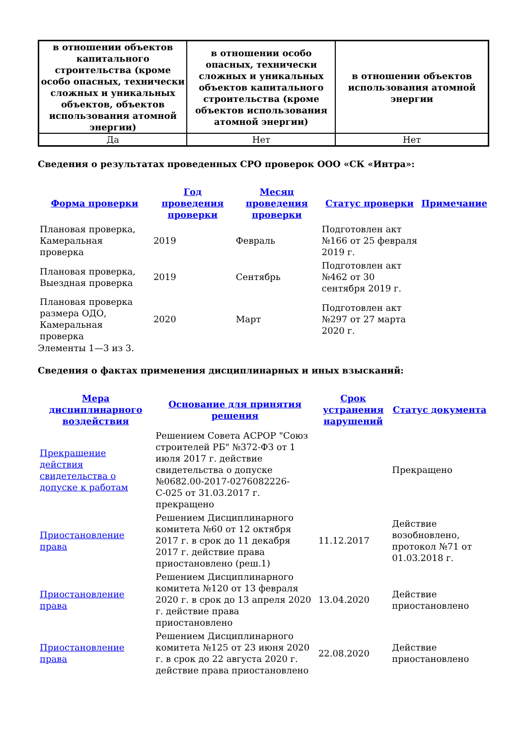| в отношении объектов капитального строительства (кроме особо опасных, технически сложных и уникальных объектов, объектов использования атомной энергии) | в отношении особо опасных, технически сложных и уникальных объектов капитального строительства (кроме объектов использования атомной энергии) | в отношении объектов использования атомной энергии |
| --- | --- | --- |
| Да | Нет | Нет |
Сведения о результатах проведенных СРО проверок ООО «СК «Интра»:
| Форма проверки | Год проведения проверки | Месяц проведения проверки | Статус проверки | Примечание |
| --- | --- | --- | --- | --- |
| Плановая проверка, Камеральная проверка | 2019 | Февраль | Подготовлен акт №166 от 25 февраля 2019 г. | |
| Плановая проверка, Выездная проверка | 2019 | Сентябрь | Подготовлен акт №462 от 30 сентября 2019 г. | |
| Плановая проверка размера ОДО, Камеральная проверка | 2020 | Март | Подготовлен акт №297 от 27 марта 2020 г. | |
Элементы 1—3 из 3.
Сведения о фактах применения дисциплинарных и иных взысканий:
| Мера дисциплинарного воздействия | Основание для принятия решения | Срок устранения нарушений | Статус документа |
| --- | --- | --- | --- |
| Прекращение действия свидетельства о допуске к работам | Решением Совета АСРОР "Союз строителей РБ" №372-ФЗ от 1 июля 2017 г. действие свидетельства о допуске №0682.00-2017-0276082226-С-025 от 31.03.2017 г. прекращено | | Прекращено |
| Приостановление права | Решением Дисциплинарного комитета №60 от 12 октября 2017 г. в срок до 11 декабря 2017 г. действие права приостановлено (реш.1) | 11.12.2017 | Действие возобновлено, протокол №71 от 01.03.2018 г. |
| Приостановление права | Решением Дисциплинарного комитета №120 от 13 февраля 2020 г. в срок до 13 апреля 2020 г. действие права приостановлено | 13.04.2020 | Действие приостановлено |
| Приостановление права | Решением Дисциплинарного комитета №125 от 23 июня 2020 г. в срок до 22 августа 2020 г. действие права приостановлено | 22.08.2020 | Действие приостановлено |